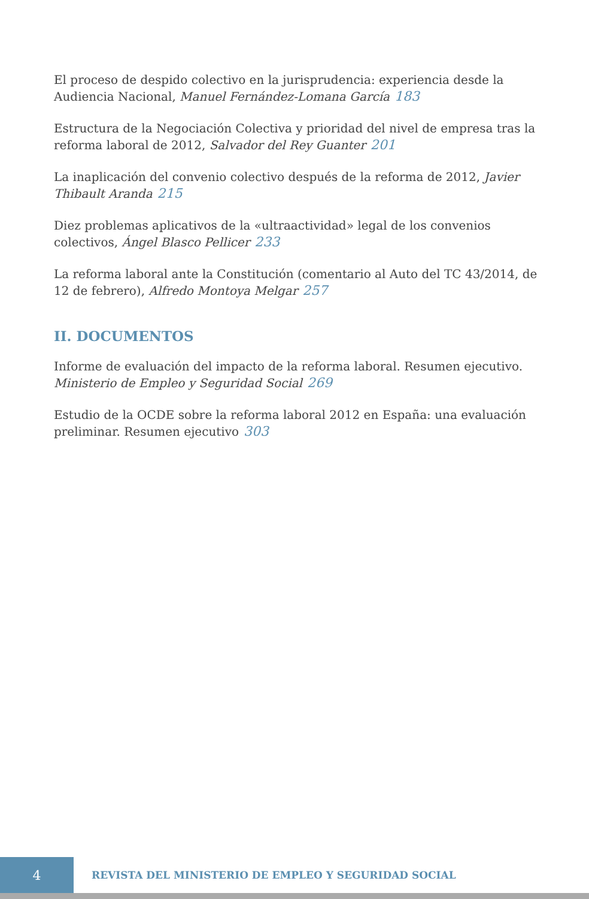El proceso de despido colectivo en la jurisprudencia: experiencia desde la Audiencia Nacional, Manuel Fernández-Lomana García 183
Estructura de la Negociación Colectiva y prioridad del nivel de empresa tras la reforma laboral de 2012, Salvador del Rey Guanter 201
La inaplicación del convenio colectivo después de la reforma de 2012, Javier Thibault Aranda 215
Diez problemas aplicativos de la «ultraactividad» legal de los convenios colectivos, Ángel Blasco Pellicer 233
La reforma laboral ante la Constitución (comentario al Auto del TC 43/2014, de 12 de febrero), Alfredo Montoya Melgar 257
II. DOCUMENTOS
Informe de evaluación del impacto de la reforma laboral. Resumen ejecutivo. Ministerio de Empleo y Seguridad Social 269
Estudio de la OCDE sobre la reforma laboral 2012 en España: una evaluación preliminar. Resumen ejecutivo 303
4
REVISTA DEL MINISTERIO DE EMPLEO Y SEGURIDAD SOCIAL